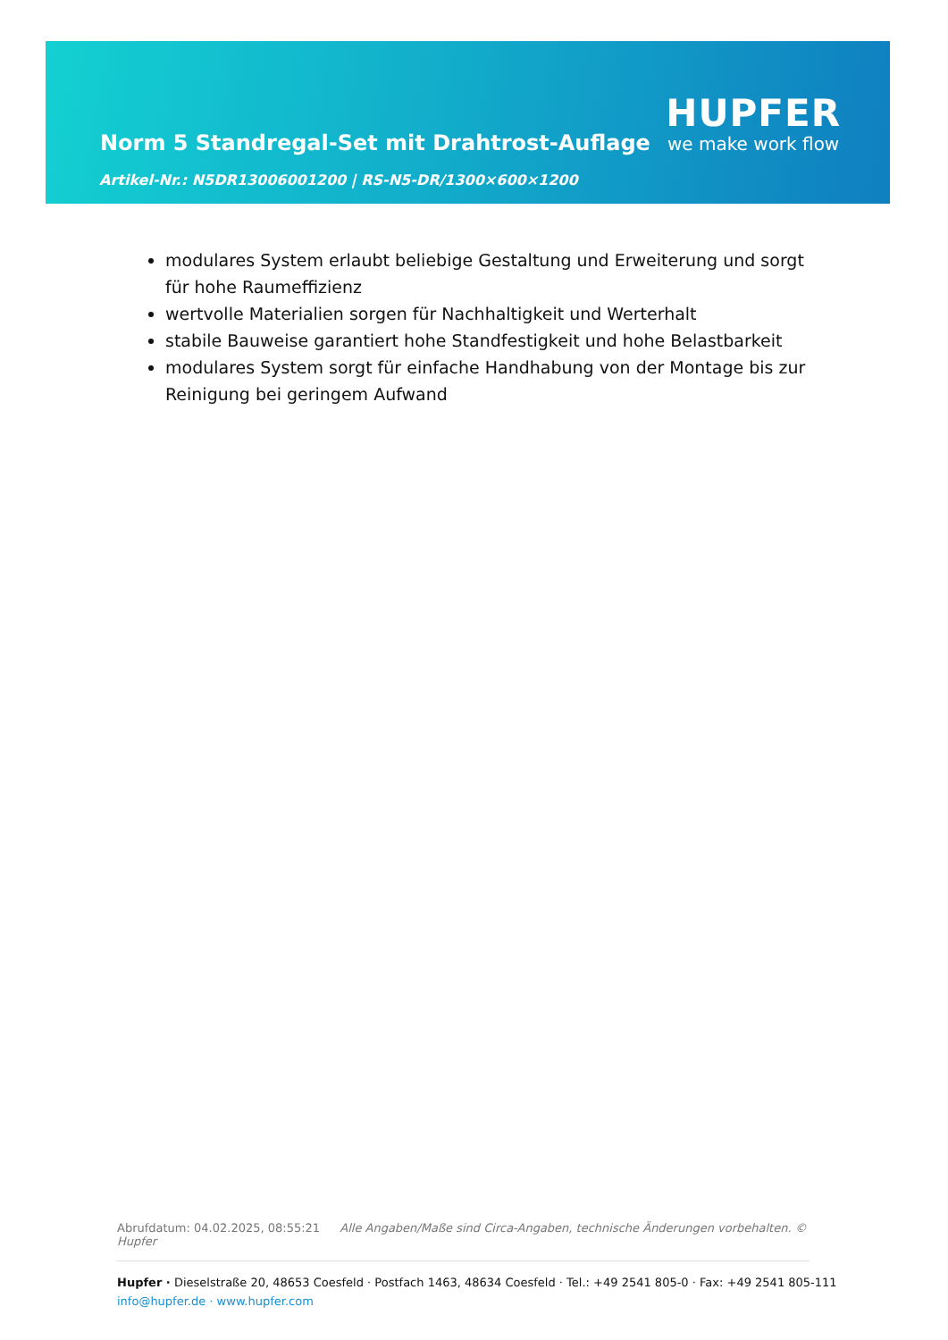Norm 5 Standregal-Set mit Drahtrost-Auflage
Artikel-Nr.: N5DR13006001200 | RS-N5-DR/1300×600×1200
HUPFER
we make work flow
modulares System erlaubt beliebige Gestaltung und Erweiterung und sorgt für hohe Raumeffizienz
wertvolle Materialien sorgen für Nachhaltigkeit und Werterhalt
stabile Bauweise garantiert hohe Standfestigkeit und hohe Belastbarkeit
modulares System sorgt für einfache Handhabung von der Montage bis zur Reinigung bei geringem Aufwand
Abrufdatum: 04.02.2025, 08:55:21 Alle Angaben/Maße sind Circa-Angaben, technische Änderungen vorbehalten. © Hupfer
Hupfer · Dieselstraße 20, 48653 Coesfeld · Postfach 1463, 48634 Coesfeld · Tel.: +49 2541 805-0 · Fax: +49 2541 805-111
info@hupfer.de · www.hupfer.com